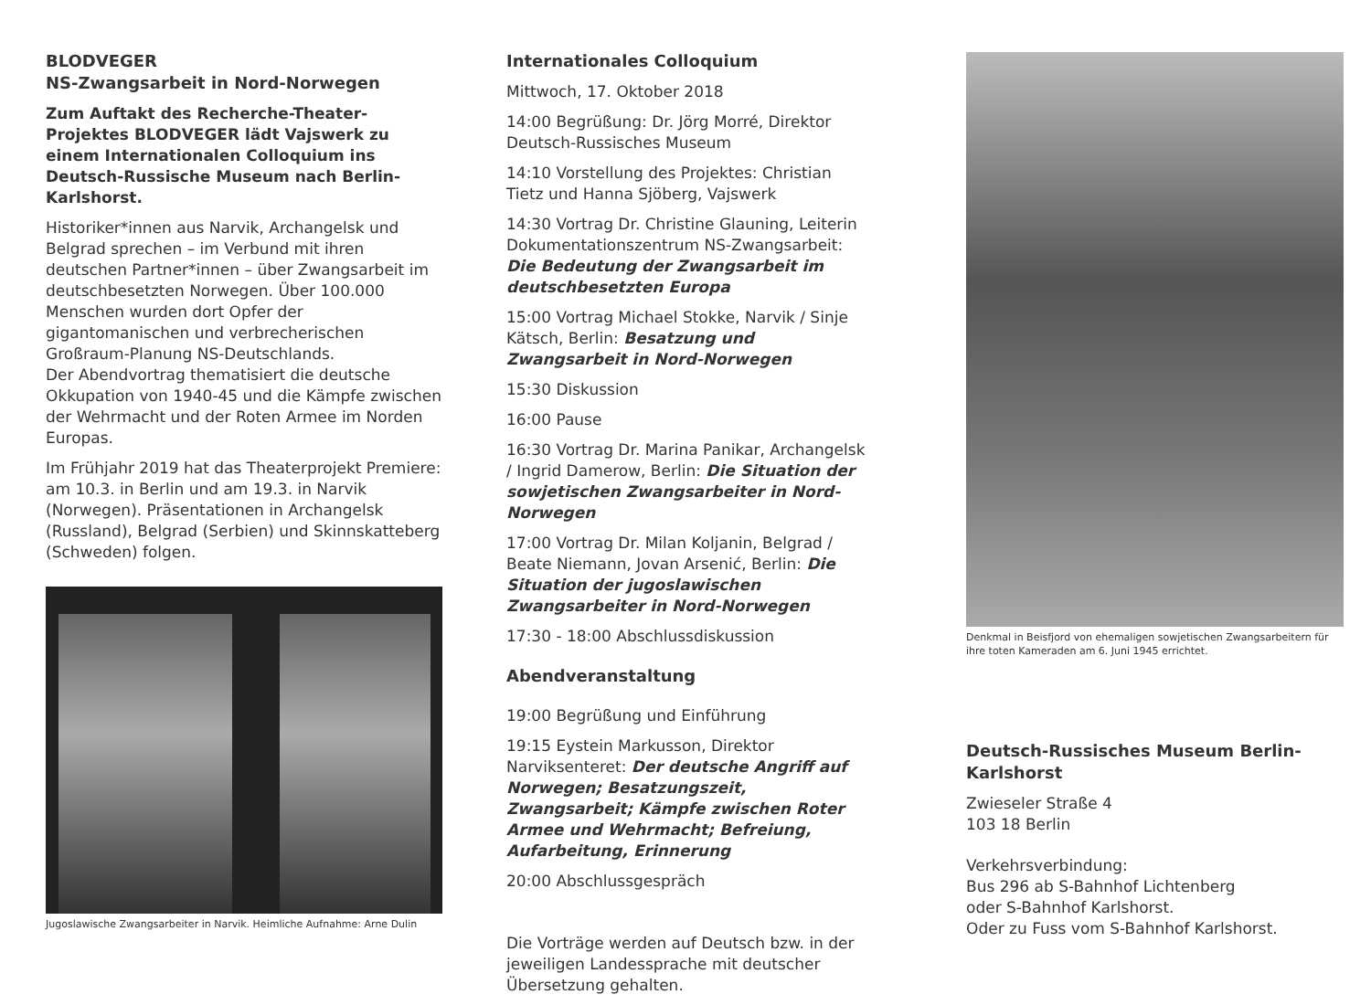BLODVEGER
NS-Zwangsarbeit in Nord-Norwegen
Zum Auftakt des Recherche-Theater-Projektes BLODVEGER lädt Vajswerk zu einem Internationalen Colloquium ins Deutsch-Russische Museum nach Berlin-Karlshorst.
Historiker*innen aus Narvik, Archangelsk und Belgrad sprechen – im Verbund mit ihren deutschen Partner*innen – über Zwangsarbeit im deutschbesetzten Norwegen. Über 100.000 Menschen wurden dort Opfer der gigantomanischen und verbrecherischen Großraum-Planung NS-Deutschlands.
Der Abendvortrag thematisiert die deutsche Okkupation von 1940-45 und die Kämpfe zwischen der Wehrmacht und der Roten Armee im Norden Europas.
Im Frühjahr 2019 hat das Theaterprojekt Premiere: am 10.3. in Berlin und am 19.3. in Narvik (Norwegen). Präsentationen in Archangelsk (Russland), Belgrad (Serbien) und Skinnskatteberg (Schweden) folgen.
Jugoslawische Zwangsarbeiter in Narvik. Heimliche Aufnahme: Arne Dulin
Internationales Colloquium
Mittwoch, 17. Oktober 2018
14:00 Begrüßung: Dr. Jörg Morré, Direktor Deutsch-Russisches Museum
14:10 Vorstellung des Projektes: Christian Tietz und Hanna Sjöberg, Vajswerk
14:30 Vortrag Dr. Christine Glauning, Leiterin Dokumentationszentrum NS-Zwangsarbeit: Die Bedeutung der Zwangsarbeit im deutschbesetzten Europa
15:00 Vortrag Michael Stokke, Narvik / Sinje Kätsch, Berlin: Besatzung und Zwangsarbeit in Nord-Norwegen
15:30 Diskussion
16:00 Pause
16:30 Vortrag Dr. Marina Panikar, Archangelsk / Ingrid Damerow, Berlin: Die Situation der sowjetischen Zwangsarbeiter in Nord-Norwegen
17:00 Vortrag Dr. Milan Koljanin, Belgrad / Beate Niemann, Jovan Arsenić, Berlin: Die Situation der jugoslawischen Zwangsarbeiter in Nord-Norwegen
17:30 - 18:00 Abschlussdiskussion
Abendveranstaltung
19:00 Begrüßung und Einführung
19:15 Eystein Markusson, Direktor Narviksenteret: Der deutsche Angriff auf Norwegen; Besatzungszeit, Zwangsarbeit; Kämpfe zwischen Roter Armee und Wehrmacht; Befreiung, Aufarbeitung, Erinnerung
20:00 Abschlussgespräch
Die Vorträge werden auf Deutsch bzw. in der jeweiligen Landessprache mit deutscher Übersetzung gehalten.
Denkmal in Beisfjord von ehemaligen sowjetischen Zwangsarbeitern für ihre toten Kameraden am 6. Juni 1945 errichtet.
Deutsch-Russisches Museum Berlin-Karlshorst
Zwieseler Straße 4
103 18 Berlin
Verkehrsverbindung:
Bus 296 ab S-Bahnhof Lichtenberg
oder S-Bahnhof Karlshorst.
Oder zu Fuss vom S-Bahnhof Karlshorst.